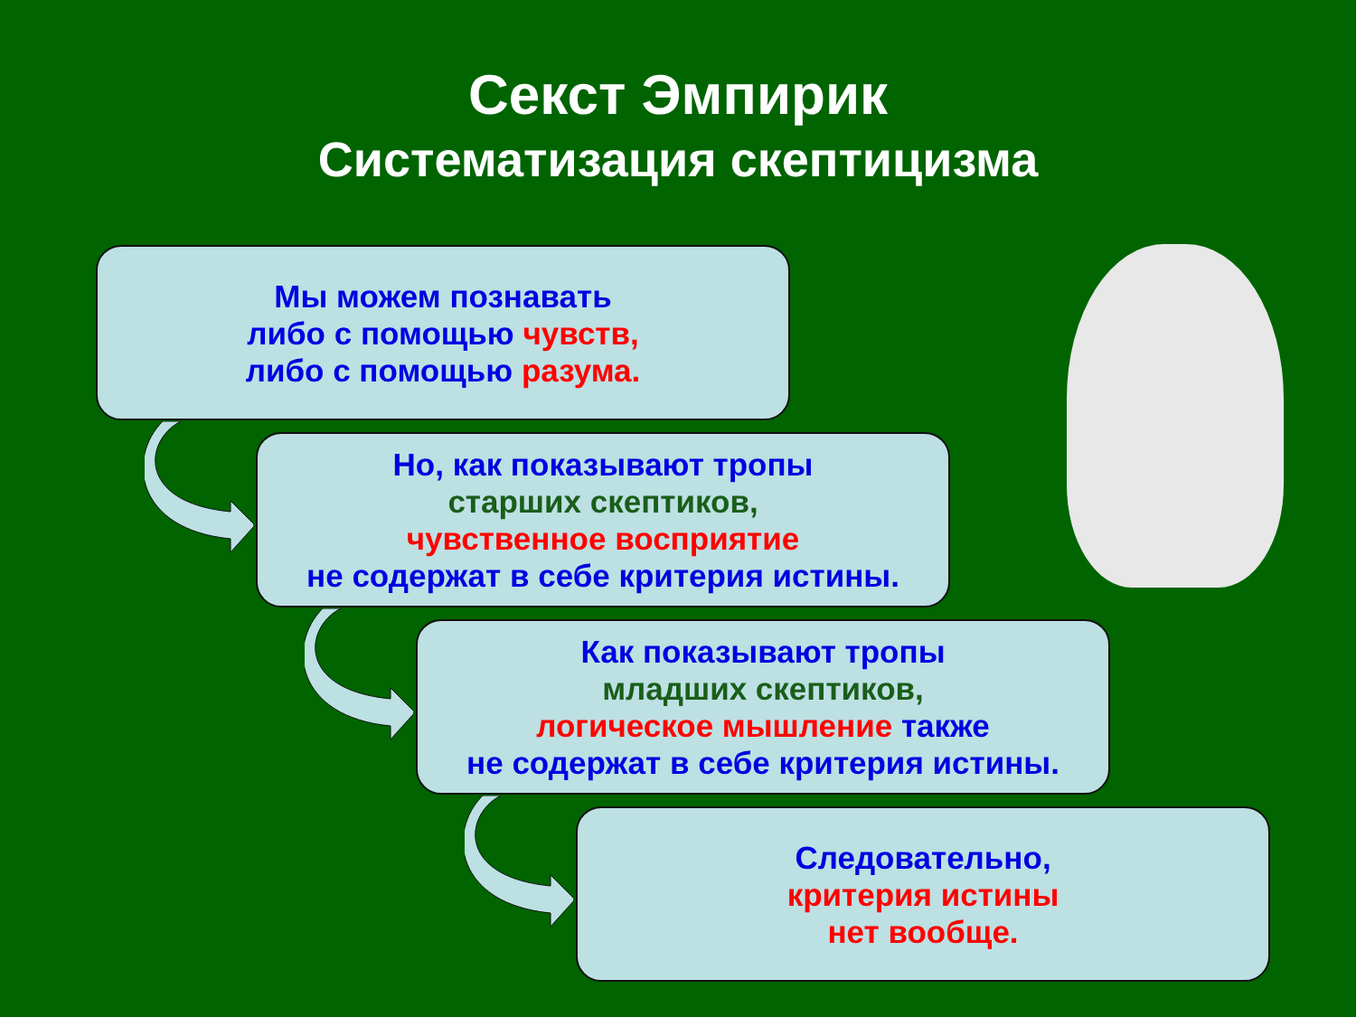Секст Эмпирик
Систематизация скептицизма
Мы можем познавать
либо с помощью чувств,
либо с помощью разума.
Но, как показывают тропы
старших скептиков,
чувственное восприятие
не содержат в себе критерия истины.
Как показывают тропы
младших скептиков,
логическое мышление также
не содержат в себе критерия истины.
Следовательно,
критерия истины
нет вообще.